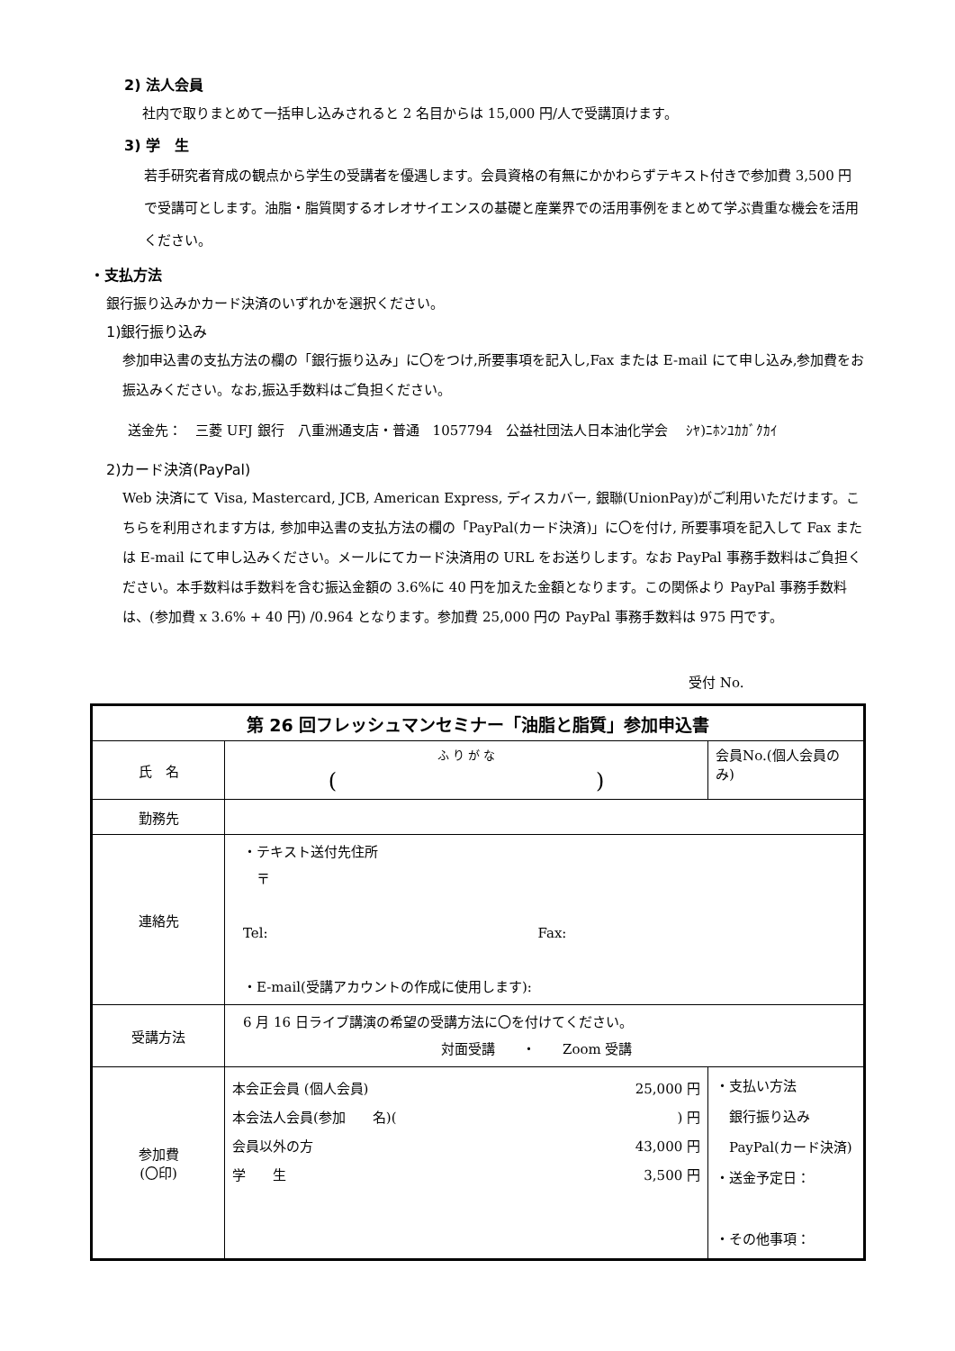2) 法人会員
社内で取りまとめて一括申し込みされると 2 名目からは 15,000 円/人で受講頂けます。
3) 学　生
若手研究者育成の観点から学生の受講者を優遇します。会員資格の有無にかかわらずテキスト付きで参加費 3,500 円で受講可とします。油脂・脂質関するオレオサイエンスの基礎と産業界での活用事例をまとめて学ぶ貴重な機会を活用ください。
・支払方法
銀行振り込みかカード決済のいずれかを選択ください。
1)銀行振り込み
参加申込書の支払方法の欄の「銀行振り込み」に〇をつけ,所要事項を記入し,Fax または E-mail にて申し込み,参加費をお振込みください。なお,振込手数料はご負担ください。
送金先：　三菱 UFJ 銀行　八重洲通支店・普通　1057794　公益社団法人日本油化学会　 ｼﾔ)ﾆﾎﾝﾕｶｶﾞｸｶｲ
2)カード決済(PayPal)
Web 決済にて Visa, Mastercard, JCB, American Express, ディスカバー, 銀聯(UnionPay)がご利用いただけます。こちらを利用されます方は, 参加申込書の支払方法の欄の「PayPal(カード決済)」に〇を付け, 所要事項を記入して Fax または E-mail にて申し込みください。メールにてカード決済用の URL をお送りします。なお PayPal 事務手数料はご負担ください。本手数料は手数料を含む振込金額の 3.6%に 40 円を加えた金額となります。この関係より PayPal 事務手数料は、(参加費 x 3.6% + 40 円) /0.964 となります。参加費 25,000 円の PayPal 事務手数料は 975 円です。
受付 No.
| 第 26 回フレッシュマンセミナー「油脂と脂質」参加申込書 | | |
| 氏 名 | ふ り が な ( ) | 会員No.(個人会員のみ) |
| 勤務先 | | |
| 連絡先 | ・テキスト送付先住所 〒 Tel: Fax: ・E-mail(受講アカウントの作成に使用します): | |
| 受講方法 | 6 月 16 日ライブ講演の希望の受講方法に〇を付けてください。 対面受講 ・ Zoom 受講 | |
| 参加費 (〇印) | 本会正会員 (個人会員) 25,000 円 本会法人会員(参加 名)( ) 円 会員以外の方 43,000 円 学 生 3,500 円 | ・支払い方法 銀行振り込み PayPal(カード決済) ・送金予定日： ・その他事項： |